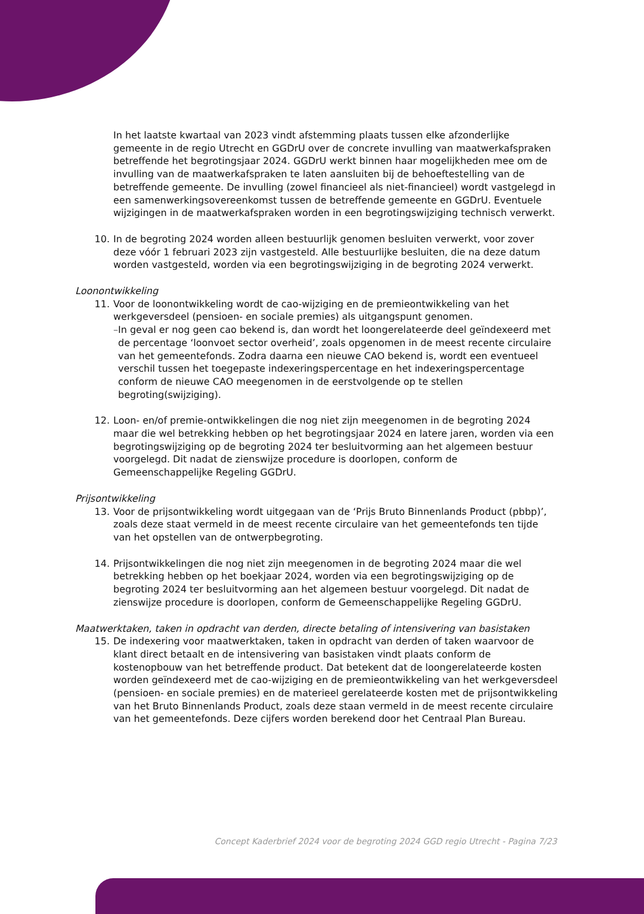In het laatste kwartaal van 2023 vindt afstemming plaats tussen elke afzonderlijke gemeente in de regio Utrecht en GGDrU over de concrete invulling van maatwerkafspraken betreffende het begrotingsjaar 2024. GGDrU werkt binnen haar mogelijkheden mee om de invulling van de maatwerkafspraken te laten aansluiten bij de behoeftestelling van de betreffende gemeente. De invulling (zowel financieel als niet-financieel) wordt vastgelegd in een samenwerkingsovereenkomst tussen de betreffende gemeente en GGDrU. Eventuele wijzigingen in de maatwerkafspraken worden in een begrotingswijziging technisch verwerkt.
10. In de begroting 2024 worden alleen bestuurlijk genomen besluiten verwerkt, voor zover deze vóór 1 februari 2023 zijn vastgesteld. Alle bestuurlijke besluiten, die na deze datum worden vastgesteld, worden via een begrotingswijziging in de begroting 2024 verwerkt.
Loonontwikkeling
11. Voor de loonontwikkeling wordt de cao-wijziging en de premieontwikkeling van het werkgeversdeel (pensioen- en sociale premies) als uitgangspunt genomen.
– In geval er nog geen cao bekend is, dan wordt het loongerelateerde deel geïndexeerd met de percentage ‘loonvoet sector overheid’, zoals opgenomen in de meest recente circulaire van het gemeentefonds. Zodra daarna een nieuwe CAO bekend is, wordt een eventueel verschil tussen het toegepaste indexeringspercentage en het indexeringspercentage conform de nieuwe CAO meegenomen in de eerstvolgende op te stellen begroting(swijziging).
12. Loon- en/of premie-ontwikkelingen die nog niet zijn meegenomen in de begroting 2024 maar die wel betrekking hebben op het begrotingsjaar 2024 en latere jaren, worden via een begrotingswijziging op de begroting 2024 ter besluitvorming aan het algemeen bestuur voorgelegd. Dit nadat de zienswijze procedure is doorlopen, conform de Gemeenschappelijke Regeling GGDrU.
Prijsontwikkeling
13. Voor de prijsontwikkeling wordt uitgegaan van de ‘Prijs Bruto Binnenlands Product (pbbp)’, zoals deze staat vermeld in de meest recente circulaire van het gemeentefonds ten tijde van het opstellen van de ontwerpbegroting.
14. Prijsontwikkelingen die nog niet zijn meegenomen in de begroting 2024 maar die wel betrekking hebben op het boekjaar 2024, worden via een begrotingswijziging op de begroting 2024 ter besluitvorming aan het algemeen bestuur voorgelegd. Dit nadat de zienswijze procedure is doorlopen, conform de Gemeenschappelijke Regeling GGDrU.
Maatwerktaken, taken in opdracht van derden, directe betaling of intensivering van basistaken
15. De indexering voor maatwerktaken, taken in opdracht van derden of taken waarvoor de klant direct betaalt en de intensivering van basistaken vindt plaats conform de kostenopbouw van het betreffende product. Dat betekent dat de loongerelateerde kosten worden geïndexeerd met de cao-wijziging en de premieontwikkeling van het werkgeversdeel (pensioen- en sociale premies) en de materieel gerelateerde kosten met de prijsontwikkeling van het Bruto Binnenlands Product, zoals deze staan vermeld in de meest recente circulaire van het gemeentefonds. Deze cijfers worden berekend door het Centraal Plan Bureau.
Concept Kaderbrief 2024 voor de begroting 2024 GGD regio Utrecht - Pagina 7/23